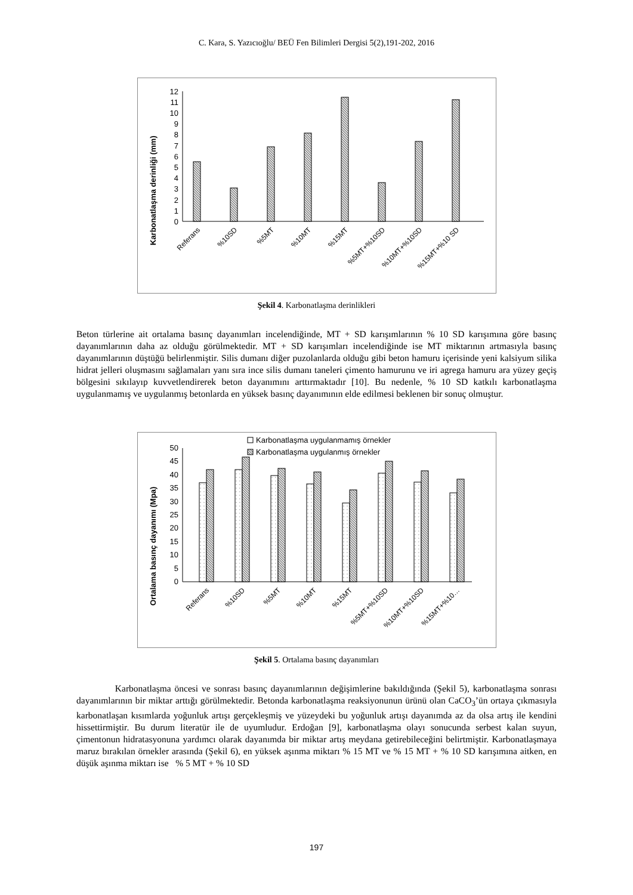C. Kara, S. Yazıcıoğlu/ BEÜ Fen Bilimleri Dergisi 5(2),191-202, 2016
Karbonatlaşma derinliği (mm)
0
1
2
3
4
5
6
7
8
9
10
11
12
Referans
%10SD
%5MT
%10MT
%15MT
%5MT+%10SD
%10MT+%10SD
%15MT+%10 SD
Şekil 4. Karbonatlaşma derinlikleri
Beton türlerine ait ortalama basınç dayanımları incelendiğinde, MT + SD karışımlarının % 10 SD karışımına göre basınç dayanımlarının daha az olduğu görülmektedir. MT + SD karışımları incelendiğinde ise MT miktarının artmasıyla basınç dayanımlarının düştüğü belirlenmiştir. Silis dumanı diğer puzolanlarda olduğu gibi beton hamuru içerisinde yeni kalsiyum silika hidrat jelleri oluşmasını sağlamaları yanı sıra ince silis dumanı taneleri çimento hamurunu ve iri agrega hamuru ara yüzey geçiş bölgesini sıkılayıp kuvvetlendirerek beton dayanımını arttırmaktadır [10]. Bu nedenle, % 10 SD katkılı karbonatlaşma uygulanmamış ve uygulanmış betonlarda en yüksek basınç dayanımının elde edilmesi beklenen bir sonuç olmuştur.
Ortalama basınç dayanımı (Mpa)
Karbonatlaşma uygulanmamış örnekler
Karbonatlaşma uygulanmış örnekler
0
5
10
15
20
25
30
35
40
45
50
Referans
%10SD
%5MT
%10MT
%15MT
%5MT+%10SD
%10MT+%10SD
%15MT+%10…
Şekil 5. Ortalama basınç dayanımları
Karbonatlaşma öncesi ve sonrası basınç dayanımlarının değişimlerine bakıldığında (Şekil 5), karbonatlaşma sonrası dayanımlarının bir miktar arttığı görülmektedir. Betonda karbonatlaşma reaksiyonunun ürünü olan CaCO<sub>3</sub>’ün ortaya çıkmasıyla karbonatlaşan kısımlarda yoğunluk artışı gerçekleşmiş ve yüzeydeki bu yoğunluk artışı dayanımda az da olsa artış ile kendini hissettirmiştir. Bu durum literatür ile de uyumludur. Erdoğan [9], karbonatlaşma olayı sonucunda serbest kalan suyun, çimentonun hidratasyonuna yardımcı olarak dayanımda bir miktar artış meydana getirebileceğini belirtmiştir. Karbonatlaşmaya maruz bırakılan örnekler arasında (Şekil 6), en yüksek aşınma miktarı % 15 MT ve % 15 MT + % 10 SD karışımına aitken, en düşük aşınma miktarı ise % 5 MT + % 10 SD
197